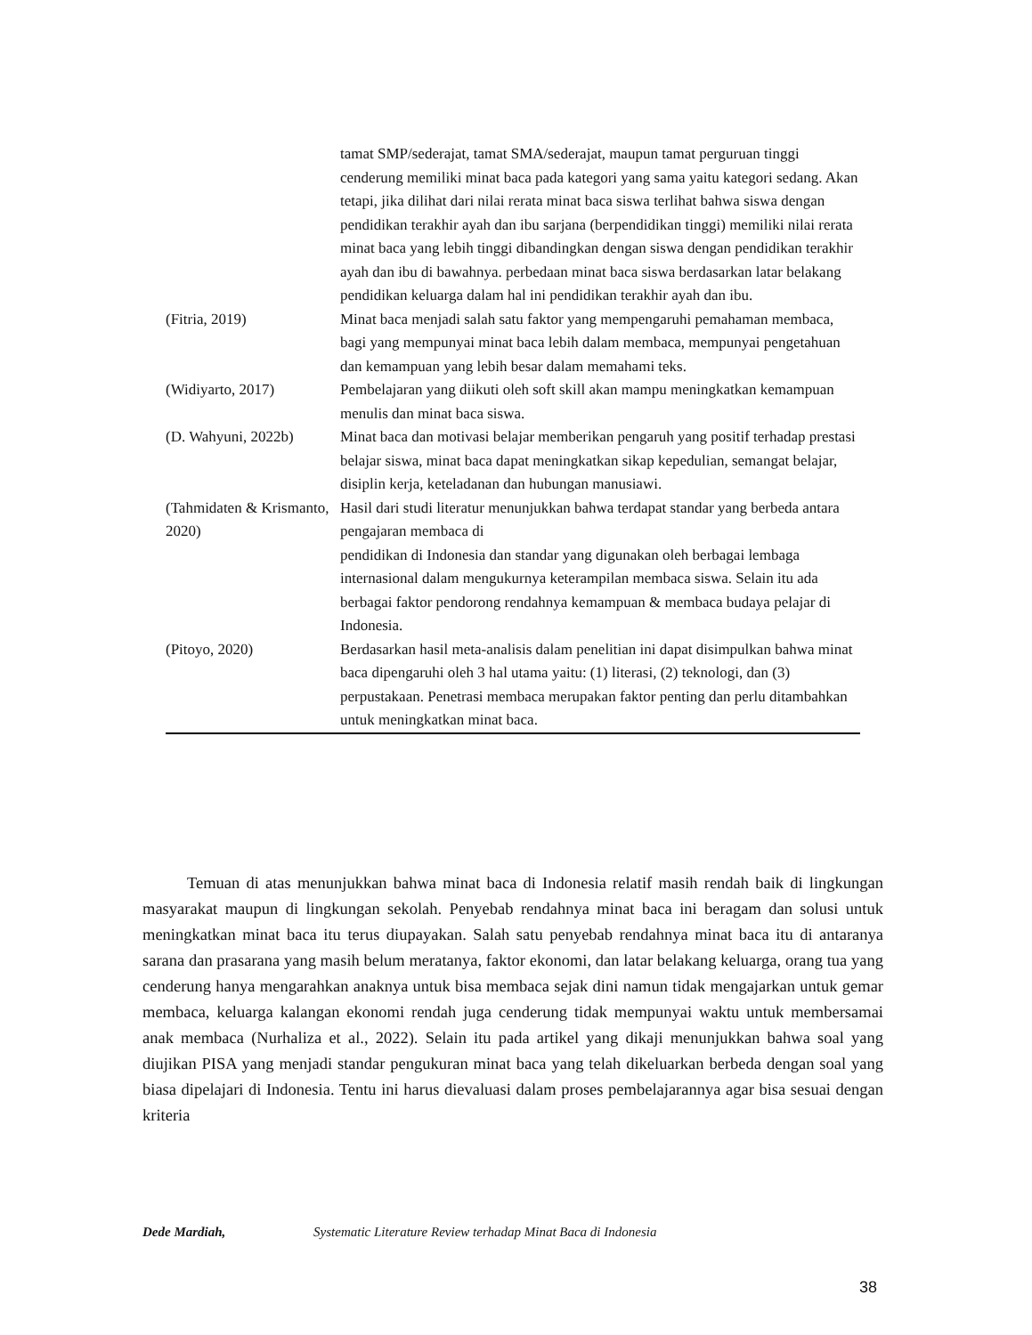| | tamat SMP/sederajat, tamat SMA/sederajat, maupun tamat perguruan tinggi cenderung memiliki minat baca pada kategori yang sama yaitu kategori sedang. Akan tetapi, jika dilihat dari nilai rerata minat baca siswa terlihat bahwa siswa dengan pendidikan terakhir ayah dan ibu sarjana (berpendidikan tinggi) memiliki nilai rerata minat baca yang lebih tinggi dibandingkan dengan siswa dengan pendidikan terakhir ayah dan ibu di bawahnya. perbedaan minat baca siswa berdasarkan latar belakang pendidikan keluarga dalam hal ini pendidikan terakhir ayah dan ibu. |
| (Fitria, 2019) | Minat baca menjadi salah satu faktor yang mempengaruhi pemahaman membaca, bagi yang mempunyai minat baca lebih dalam membaca, mempunyai pengetahuan dan kemampuan yang lebih besar dalam memahami teks. |
| (Widiyarto, 2017) | Pembelajaran yang diikuti oleh soft skill akan mampu meningkatkan kemampuan menulis dan minat baca siswa. |
| (D. Wahyuni, 2022b) | Minat baca dan motivasi belajar memberikan pengaruh yang positif terhadap prestasi belajar siswa, minat baca dapat meningkatkan sikap kepedulian, semangat belajar, disiplin kerja, keteladanan dan hubungan manusiawi. |
| (Tahmidaten & Krismanto, 2020) | Hasil dari studi literatur menunjukkan bahwa terdapat standar yang berbeda antara pengajaran membaca di pendidikan di Indonesia dan standar yang digunakan oleh berbagai lembaga internasional dalam mengukurnya keterampilan membaca siswa. Selain itu ada berbagai faktor pendorong rendahnya kemampuan & membaca budaya pelajar di Indonesia. |
| (Pitoyo, 2020) | Berdasarkan hasil meta-analisis dalam penelitian ini dapat disimpulkan bahwa minat baca dipengaruhi oleh 3 hal utama yaitu: (1) literasi, (2) teknologi, dan (3) perpustakaan. Penetrasi membaca merupakan faktor penting dan perlu ditambahkan untuk meningkatkan minat baca. |
Temuan di atas menunjukkan bahwa minat baca di Indonesia relatif masih rendah baik di lingkungan masyarakat maupun di lingkungan sekolah. Penyebab rendahnya minat baca ini beragam dan solusi untuk meningkatkan minat baca itu terus diupayakan. Salah satu penyebab rendahnya minat baca itu di antaranya sarana dan prasarana yang masih belum meratanya, faktor ekonomi, dan latar belakang keluarga, orang tua yang cenderung hanya mengarahkan anaknya untuk bisa membaca sejak dini namun tidak mengajarkan untuk gemar membaca, keluarga kalangan ekonomi rendah juga cenderung tidak mempunyai waktu untuk membersamai anak membaca (Nurhaliza et al., 2022). Selain itu pada artikel yang dikaji menunjukkan bahwa soal yang diujikan PISA yang menjadi standar pengukuran minat baca yang telah dikeluarkan berbeda dengan soal yang biasa dipelajari di Indonesia. Tentu ini harus dievaluasi dalam proses pembelajarannya agar bisa sesuai dengan kriteria
Dede Mardiah, Systematic Literature Review terhadap Minat Baca di Indonesia
38